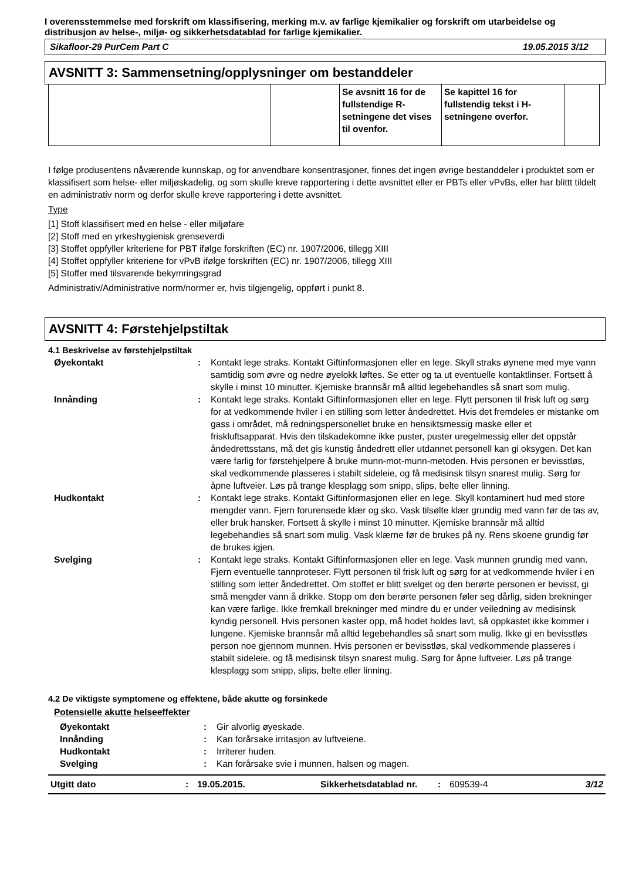I overensstemmelse med forskrift om klassifisering, merking m.v. av farlige kjemikalier og forskrift om utarbeidelse og distribusjon av helse-, miljø- og sikkerhetsdatablad for farlige kjemikalier.
Sikafloor-29 PurCem Part C 19.05.2015 3/12
AVSNITT 3: Sammensetning/opplysninger om bestanddeler
| | | Se avsnitt 16 for de fullstendige R-setningene det vises til ovenfor. | Se kapittel 16 for fullstendig tekst i H-setningene overfor. | |
I følge produsentens nåværende kunnskap, og for anvendbare konsentrasjoner, finnes det ingen øvrige bestanddeler i produktet som er klassifisert som helse- eller miljøskadelig, og som skulle kreve rapportering i dette avsnittet eller er PBTs eller vPvBs, eller har blittt tildelt en administrativ norm og derfor skulle kreve rapportering i dette avsnittet.
Type
[1] Stoff klassifisert med en helse - eller miljøfare
[2] Stoff med en yrkeshygienisk grenseverdi
[3] Stoffet oppfyller kriteriene for PBT ifølge forskriften (EC) nr. 1907/2006, tillegg XIII
[4] Stoffet oppfyller kriteriene for vPvB ifølge forskriften (EC) nr. 1907/2006, tillegg XIII
[5] Stoffer med tilsvarende bekymringsgrad
Administrativ/Administrative norm/normer er, hvis tilgjengelig, oppført i punkt 8.
AVSNITT 4: Førstehjelpstiltak
4.1 Beskrivelse av førstehjelpstiltak
| Øyekontakt | : | Kontakt lege straks. Kontakt Giftinformasjonen eller en lege. Skyll straks øynene med mye vann samtidig som øvre og nedre øyelokk løftes. Se etter og ta ut eventuelle kontaktlinser. Fortsett å skylle i minst 10 minutter. Kjemiske brannsår må alltid legebehandles så snart som mulig. |
| Innånding | : | Kontakt lege straks. Kontakt Giftinformasjonen eller en lege. Flytt personen til frisk luft og sørg for at vedkommende hviler i en stilling som letter åndedrettet. Hvis det fremdeles er mistanke om gass i området, må redningspersonellet bruke en hensiktsmessig maske eller et friskluftsapparat. Hvis den tilskadekomne ikke puster, puster uregelmessig eller det oppstår åndedrettsstans, må det gis kunstig åndedrett eller utdannet personell kan gi oksygen. Det kan være farlig for førstehjelpere å bruke munn-mot-munn-metoden. Hvis personen er bevisstløs, skal vedkommende plasseres i stabilt sideleie, og få medisinsk tilsyn snarest mulig. Sørg for åpne luftveier. Løs på trange klesplagg som snipp, slips, belte eller linning. |
| Hudkontakt | : | Kontakt lege straks. Kontakt Giftinformasjonen eller en lege. Skyll kontaminert hud med store mengder vann. Fjern forurensede klær og sko. Vask tilsølte klær grundig med vann før de tas av, eller bruk hansker. Fortsett å skylle i minst 10 minutter. Kjemiske brannsår må alltid legebehandles så snart som mulig. Vask klærne før de brukes på ny. Rens skoene grundig før de brukes igjen. |
| Svelging | : | Kontakt lege straks. Kontakt Giftinformasjonen eller en lege. Vask munnen grundig med vann. Fjern eventuelle tannproteser. Flytt personen til frisk luft og sørg for at vedkommende hviler i en stilling som letter åndedrettet. Om stoffet er blitt svelget og den berørte personen er bevisst, gi små mengder vann å drikke. Stopp om den berørte personen føler seg dårlig, siden brekninger kan være farlige. Ikke fremkall brekninger med mindre du er under veiledning av medisinsk kyndig personell. Hvis personen kaster opp, må hodet holdes lavt, så oppkastet ikke kommer i lungene. Kjemiske brannsår må alltid legebehandles så snart som mulig. Ikke gi en bevisstløs person noe gjennom munnen. Hvis personen er bevisstløs, skal vedkommende plasseres i stabilt sideleie, og få medisinsk tilsyn snarest mulig. Sørg for åpne luftveier. Løs på trange klesplagg som snipp, slips, belte eller linning. |
4.2 De viktigste symptomene og effektene, både akutte og forsinkede
Potensielle akutte helseeffekter
| Øyekontakt | : | Gir alvorlig øyeskade. |
| Innånding | : | Kan forårsake irritasjon av luftveiene. |
| Hudkontakt | : | Irriterer huden. |
| Svelging | : | Kan forårsake svie i munnen, halsen og magen. |
Utgitt dato: 19.05.2015. Sikkerhetsdatablad nr.: 609539-4 3/12